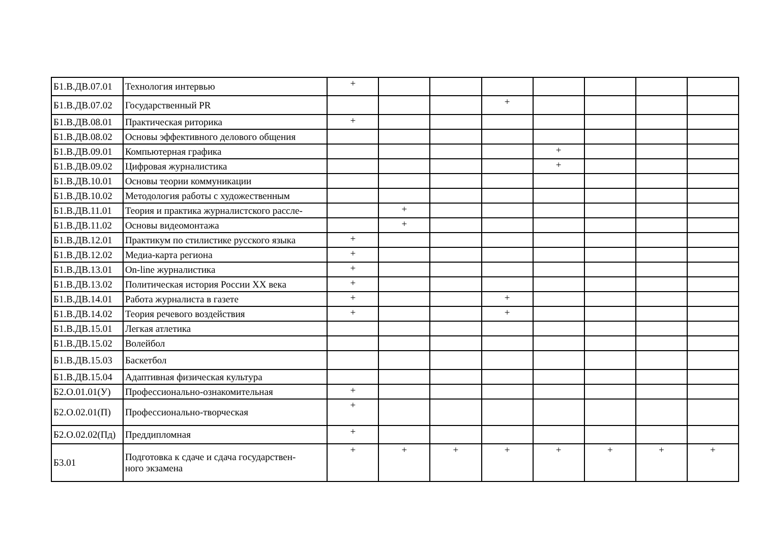| Б1.В.ДВ.07.01 | Технология интервью | + | | | | | | | |
| Б1.В.ДВ.07.02 | Государственный PR | | | | + | | | | |
| Б1.В.ДВ.08.01 | Практическая риторика | + | | | | | | | |
| Б1.В.ДВ.08.02 | Основы эффективного делового общения | | | | | | | | |
| Б1.В.ДВ.09.01 | Компьютерная графика | | | | | + | | | |
| Б1.В.ДВ.09.02 | Цифровая журналистика | | | | | + | | | |
| Б1.В.ДВ.10.01 | Основы теории коммуникации | | | | | | | | |
| Б1.В.ДВ.10.02 | Методология работы с художественным | | | | | | | | |
| Б1.В.ДВ.11.01 | Теория и практика журналистского рассле- | | + | | | | | | |
| Б1.В.ДВ.11.02 | Основы видеомонтажа | | + | | | | | | |
| Б1.В.ДВ.12.01 | Практикум по стилистике русского языка | + | | | | | | | |
| Б1.В.ДВ.12.02 | Медиа-карта региона | + | | | | | | | |
| Б1.В.ДВ.13.01 | On-line журналистика | + | | | | | | | |
| Б1.В.ДВ.13.02 | Политическая история России XX века | + | | | | | | | |
| Б1.В.ДВ.14.01 | Работа журналиста в газете | + | | | + | | | | |
| Б1.В.ДВ.14.02 | Теория речевого воздействия | + | | | + | | | | |
| Б1.В.ДВ.15.01 | Легкая атлетика | | | | | | | | |
| Б1.В.ДВ.15.02 | Волейбол | | | | | | | | |
| Б1.В.ДВ.15.03 | Баскетбол | | | | | | | | |
| Б1.В.ДВ.15.04 | Адаптивная физическая культура | | | | | | | | |
| Б2.О.01.01(У) | Профессионально-ознакомительная | + | | | | | | | |
| Б2.О.02.01(П) | Профессионально-творческая | + | | | | | | | |
| Б2.О.02.02(Пд) | Преддипломная | + | | | | | | | |
| Б3.01 | Подготовка к сдаче и сдача государствен- ного экзамена | + | + | + | + | + | + | + | + |